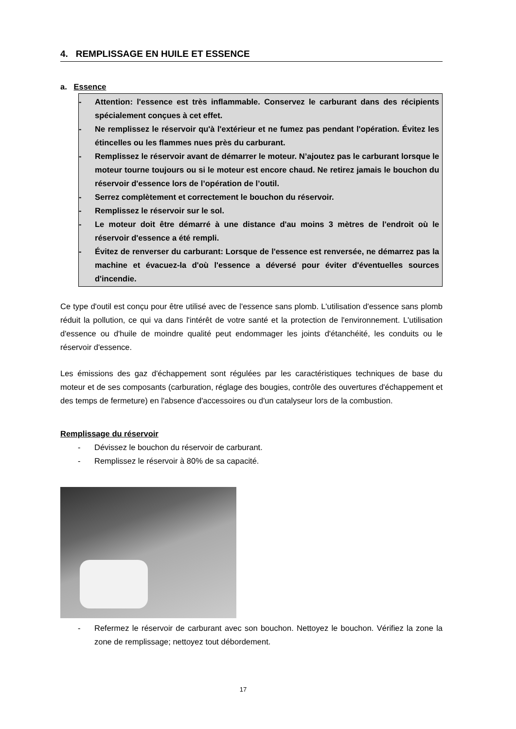4. REMPLISSAGE EN HUILE ET ESSENCE
a. Essence
- Attention: l'essence est très inflammable. Conservez le carburant dans des récipients spécialement conçues à cet effet.
- Ne remplissez le réservoir qu'à l'extérieur et ne fumez pas pendant l'opération. Évitez les étincelles ou les flammes nues près du carburant.
- Remplissez le réservoir avant de démarrer le moteur. N’ajoutez pas le carburant lorsque le moteur tourne toujours ou si le moteur est encore chaud. Ne retirez jamais le bouchon du réservoir d'essence lors de l’opération de l’outil.
- Serrez complètement et correctement le bouchon du réservoir.
- Remplissez le réservoir sur le sol.
- Le moteur doit être démarré à une distance d'au moins 3 mètres de l'endroit où le réservoir d'essence a été rempli.
- Évitez de renverser du carburant: Lorsque de l'essence est renversée, ne démarrez pas la machine et évacuez-la d'où l'essence a déversé pour éviter d'éventuelles sources d'incendie.
Ce type d'outil est conçu pour être utilisé avec de l'essence sans plomb. L'utilisation d'essence sans plomb réduit la pollution, ce qui va dans l'intérêt de votre santé et la protection de l'environnement. L'utilisation d'essence ou d'huile de moindre qualité peut endommager les joints d'étanchéité, les conduits ou le réservoir d'essence.
Les émissions des gaz d'échappement sont régulées par les caractéristiques techniques de base du moteur et de ses composants (carburation, réglage des bougies, contrôle des ouvertures d'échappement et des temps de fermeture) en l'absence d'accessoires ou d'un catalyseur lors de la combustion.
Remplissage du réservoir
- Dévissez le bouchon du réservoir de carburant.
- Remplissez le réservoir à 80% de sa capacité.
- Refermez le réservoir de carburant avec son bouchon. Nettoyez le bouchon. Vérifiez la zone la zone de remplissage; nettoyez tout débordement.
17